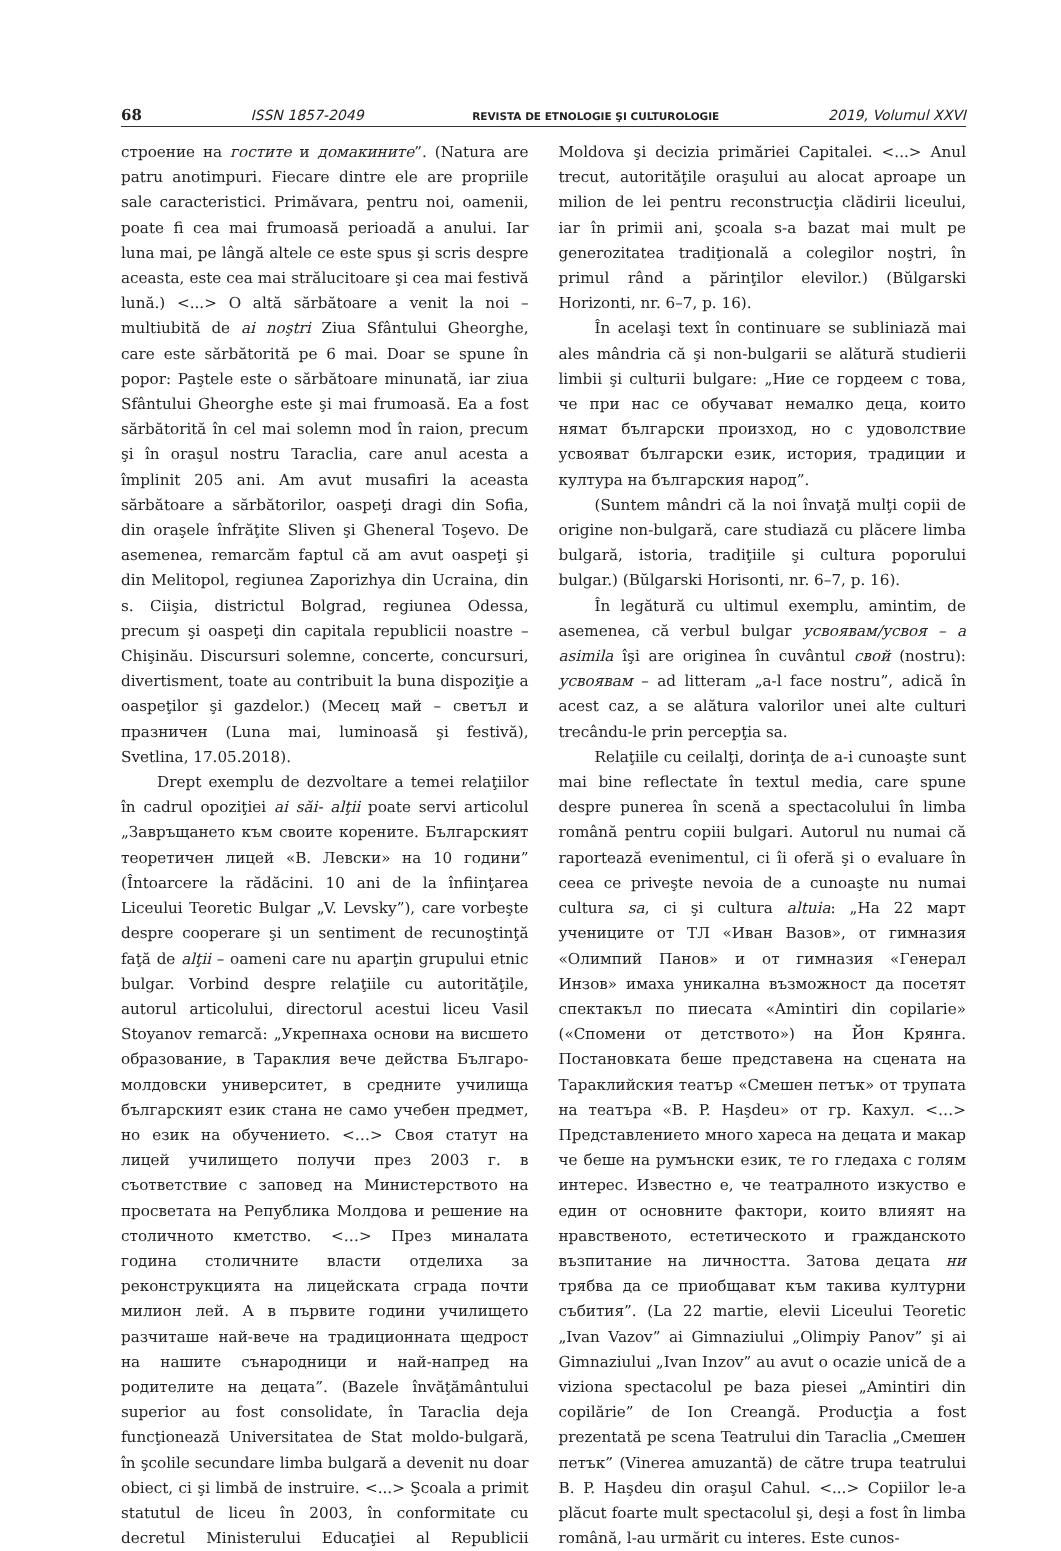68 ISSN 1857-2049 REVISTA DE ETNOLOGIE ŞI CULTUROLOGIE 2019, Volumul XXVI
строение на гостите и домакините”. (Natura are patru anotimpuri. Fiecare dintre ele are propriile sale caracteristici. Primăvara, pentru noi, oamenii, poate fi cea mai frumoasă perioadă a anului. Iar luna mai, pe lângă altele ce este spus şi scris despre aceasta, este cea mai strălucitoare şi cea mai festivă lună.) <...> O altă sărbătoare a venit la noi – multiubită de ai noştri Ziua Sfântului Gheorghe, care este sărbătorită pe 6 mai. Doar se spune în popor: Paştele este o sărbătoare minunată, iar ziua Sfântului Gheorghe este şi mai frumoasă. Ea a fost sărbătorită în cel mai solemn mod în raion, precum şi în oraşul nostru Taraclia, care anul acesta a împlinit 205 ani. Am avut musafiri la aceasta sărbătoare a sărbătorilor, oaspeţi dragi din Sofia, din oraşele înfrăţite Sliven şi Gheneral Toşevo. De asemenea, remarcăm faptul că am avut oaspeţi şi din Melitopol, regiunea Zaporizhya din Ucraina, din s. Ciişia, districtul Bolgrad, regiunea Odessa, precum şi oaspeţi din capitala republicii noastre – Chişinău. Discursuri solemne, concerte, concursuri, divertisment, toate au contribuit la buna dispoziţie a oaspeţilor şi gazdelor.) (Месец май – светъл и празничен (Luna mai, luminoasă şi festivă), Svetlina, 17.05.2018).
Drept exemplu de dezvoltare a temei relaţiilor în cadrul opoziţiei ai săi- alţii poate servi articolul „Завръщането към своите корените. Българският теоретичен лицей «В. Левски» на 10 години” (Întoarcere la rădăcini. 10 ani de la înfiinţarea Liceului Teoretic Bulgar „V. Levsky”), care vorbeşte despre cooperare şi un sentiment de recunoştinţă faţă de alţii – oameni care nu aparţin grupului etnic bulgar. Vorbind despre relaţiile cu autorităţile, autorul articolului, directorul acestui liceu Vasil Stoyanov remarcă: „Укрепнаха основи на висшето образование, в Тараклия вече действа Българо-молдовски университет, в средните училища българският език стана не само учебен предмет, но език на обучението. <…> Своя статут на лицей училището получи през 2003 г. в съответствие с заповед на Министерството на просветата на Република Молдова и решение на столичното кметство. <…> През миналата година столичните власти отделиха за реконструкцията на лицейската сграда почти милион лей. А в първите години училището разчиташе най-вече на традиционната щедрост на нашите сънародници и най-напред на родителите на децата”. (Bazele învăţământului superior au fost consolidate, în Taraclia deja funcţionează Universitatea de Stat moldo-bulgară, în şcolile secundare limba bulgară a devenit nu doar obiect, ci şi limbă de instruire. <...> Şcoala a primit statutul de liceu în 2003, în conformitate cu decretul Ministerului Educaţiei al Republicii Moldova şi decizia primăriei Capitalei. <...> Anul trecut, autorităţile oraşului au alocat aproape un milion de lei pentru reconstrucţia clădirii liceului, iar în primii ani, şcoala s-a bazat mai mult pe generozitatea tradiţională a colegilor noştri, în primul rând a părinţilor elevilor.) (Bŭlgarski Horizonti, nr. 6–7, p. 16).
În acelaşi text în continuare se subliniază mai ales mândria că şi non-bulgarii se alătură studierii limbii şi culturii bulgare: „Ние се гордеем с това, че при нас се обучават немалко деца, които нямат български произход, но с удоволствие усвояват български език, история, традиции и култура на българския народ”.
(Suntem mândri că la noi învaţă mulţi copii de origine non-bulgară, care studiază cu plăcere limba bulgară, istoria, tradiţiile şi cultura poporului bulgar.) (Bŭlgarski Horisonti, nr. 6–7, p. 16).
În legătură cu ultimul exemplu, amintim, de asemenea, că verbul bulgar усвоявам/усвоя – a asimila îşi are originea în cuvântul свой (nostru): усвоявам – ad litteram „a-l face nostru”, adică în acest caz, a se alătura valorilor unei alte culturi trecându-le prin percepţia sa.
Relaţiile cu ceilalţi, dorinţa de a-i cunoaşte sunt mai bine reflectate în textul media, care spune despre punerea în scenă a spectacolului în limba română pentru copiii bulgari. Autorul nu numai că raportează evenimentul, ci îi oferă şi o evaluare în ceea ce priveşte nevoia de a cunoaşte nu numai cultura sa, ci şi cultura altuia: „На 22 март учениците от ТЛ «Иван Вазов», от гимназия «Олимпий Панов» и от гимназия «Генерал Инзов» имаха уникална възможност да посетят спектакъл по пиесата «Amintiri din copilarie» («Спомени от детството») на Йон Крянга. Постановката беше представена на сцената на Тараклийския театър «Смешен петък» от трупата на театъра «B. P. Haşdeu» от гр. Кахул. <…> Представлението много хареса на децата и макар че беше на румънски език, те го гледаха с голям интерес. Известно е, че театралното изкуство е един от основните фактори, които влияят на нравственото, естетическото и гражданското възпитание на личността. Затова децата ни трябва да се приобщават към такива културни събития”. (La 22 martie, elevii Liceului Teoretic „Ivan Vazov” ai Gimnaziului „Olimpiy Panov” şi ai Gimnaziului „Ivan Inzov” au avut o ocazie unică de a viziona spectacolul pe baza piesei „Amintiri din copilărie” de Ion Creangă. Producţia a fost prezentată pe scena Teatrului din Taraclia „Смешен петък” (Vinerea amuzantă) de către trupa teatrului B. P. Haşdeu din oraşul Cahul. <...> Copiilor le-a plăcut foarte mult spectacolul şi, deşi a fost în limba română, l-au urmărit cu interes. Este cunos-